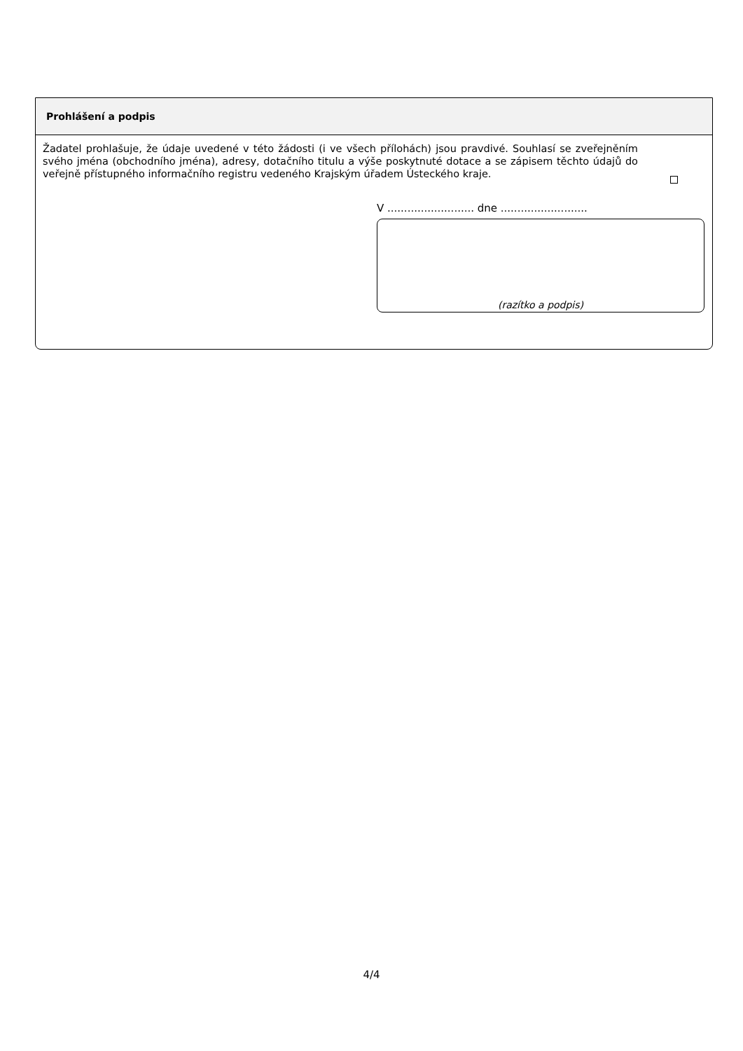Prohlášení a podpis
Žadatel prohlašuje, že údaje uvedené v této žádosti (i ve všech přílohách) jsou pravdivé. Souhlasí se zveřejněním svého jména (obchodního jména), adresy, dotačního titulu a výše poskytnuté dotace a se zápisem těchto údajů do veřejně přístupného informačního registru vedeného Krajským úřadem Ústeckého kraje.
V .......................... dne ..........................
(razítko a podpis)
4/4